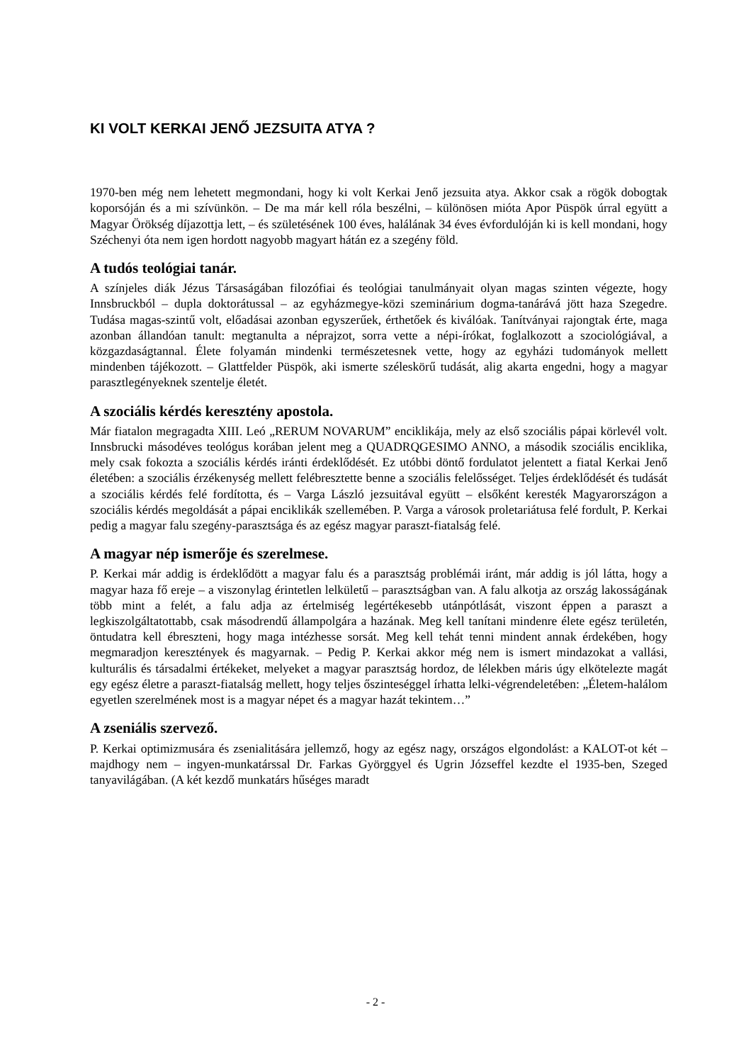KI VOLT KERKAI JENŐ JEZSUITA ATYA ?
1970-ben még nem lehetett megmondani, hogy ki volt Kerkai Jenő jezsuita atya. Akkor csak a rögök dobogtak koporsóján és a mi szívünkön. – De ma már kell róla beszélni, – különösen mióta Apor Püspök úrral együtt a Magyar Örökség díjazottja lett, – és születésének 100 éves, halálának 34 éves évfordulóján ki is kell mondani, hogy Széchenyi óta nem igen hordott nagyobb magyart hátán ez a szegény föld.
A tudós teológiai tanár.
A színjeles diák Jézus Társaságában filozófiai és teológiai tanulmányait olyan magas szinten végezte, hogy Innsbruckból – dupla doktorátussal – az egyházmegye-közi szeminárium dogma-tanárává jött haza Szegedre. Tudása magas-szintű volt, előadásai azonban egyszerűek, érthetőek és kiválóak. Tanítványai rajongtak érte, maga azonban állandóan tanult: megtanulta a néprajzot, sorra vette a népi-írókat, foglalkozott a szociológiával, a közgazdaságtannal. Élete folyamán mindenki természetesnek vette, hogy az egyházi tudományok mellett mindenben tájékozott. – Glattfelder Püspök, aki ismerte széleskörű tudását, alig akarta engedni, hogy a magyar parasztlegényeknek szentelje életét.
A szociális kérdés keresztény apostola.
Már fiatalon megragadta XIII. Leó „RERUM NOVARUM” enciklikája, mely az első szociális pápai körlevél volt. Innsbrucki másodéves teológus korában jelent meg a QUADRQGESIMO ANNO, a második szociális enciklika, mely csak fokozta a szociális kérdés iránti érdeklődését. Ez utóbbi döntő fordulatot jelentett a fiatal Kerkai Jenő életében: a szociális érzékenység mellett felébresztette benne a szociális felelősséget. Teljes érdeklődését és tudását a szociális kérdés felé fordította, és – Varga László jezsuitával együtt – elsőként keresték Magyarországon a szociális kérdés megoldását a pápai enciklikák szellemében. P. Varga a városok proletariátusa felé fordult, P. Kerkai pedig a magyar falu szegény-parasztsága és az egész magyar paraszt-fiatalság felé.
A magyar nép ismerője és szerelmese.
P. Kerkai már addig is érdeklődött a magyar falu és a parasztság problémái iránt, már addig is jól látta, hogy a magyar haza fő ereje – a viszonylag érintetlen lelkületű – parasztságban van. A falu alkotja az ország lakosságának több mint a felét, a falu adja az értelmiség legértékesebb utánpótlását, viszont éppen a paraszt a legkiszolgáltatottabb, csak másodrendű állampolgára a hazának. Meg kell tanítani mindenre élete egész területén, öntudatra kell ébreszteni, hogy maga intézhesse sorsát. Meg kell tehát tenni mindent annak érdekében, hogy megmaradjon keresztények és magyarnak. – Pedig P. Kerkai akkor még nem is ismert mindazokat a vallási, kulturális és társadalmi értékeket, melyeket a magyar parasztság hordoz, de lélekben máris úgy elkötelezte magát egy egész életre a paraszt-fiatalság mellett, hogy teljes őszinteséggel írhatta lelki-végrendeletében: „Életem-halálom egyetlen szerelmének most is a magyar népet és a magyar hazát tekintem…”
A zseniális szervező.
P. Kerkai optimizmusára és zsenialitására jellemző, hogy az egész nagy, országos elgondolást: a KALOT-ot két – majdhogy nem – ingyen-munkatárssal Dr. Farkas Györggyel és Ugrin Józseffel kezdte el 1935-ben, Szeged tanyavilágában. (A két kezdő munkatárs hűséges maradt
- 2 -